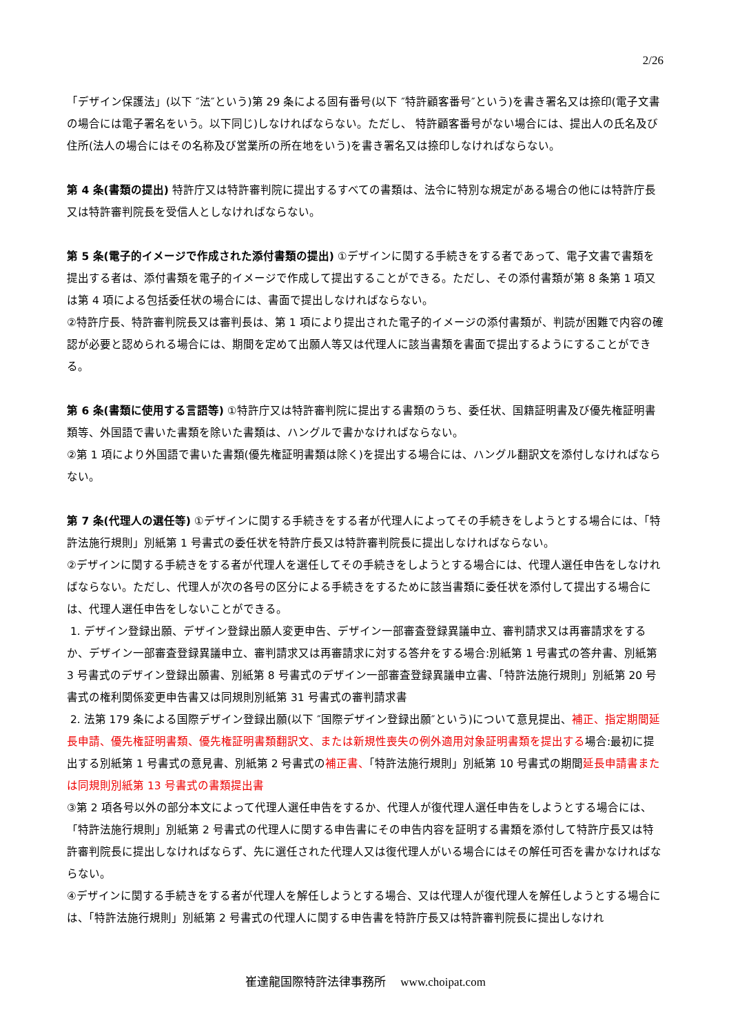2/26
「デザイン保護法」(以下 ″法″という)第 29 条による固有番号(以下 ″特許顧客番号″という)を書き署名又は捺印(電子文書の場合には電子署名をいう。以下同じ)しなければならない。ただし、 特許顧客番号がない場合には、提出人の氏名及び住所(法人の場合にはその名称及び営業所の所在地をいう)を書き署名又は捺印しなければならない。
第 4 条(書類の提出) 特許庁又は特許審判院に提出するすべての書類は、法令に特別な規定がある場合の他には特許庁長又は特許審判院長を受信人としなければならない。
第 5 条(電子的イメージで作成された添付書類の提出) ①デザインに関する手続きをする者であって、電子文書で書類を提出する者は、添付書類を電子的イメージで作成して提出することができる。ただし、その添付書類が第 8 条第 1 項又は第 4 項による包括委任状の場合には、書面で提出しなければならない。
②特許庁長、特許審判院長又は審判長は、第 1 項により提出された電子的イメージの添付書類が、判読が困難で内容の確認が必要と認められる場合には、期間を定めて出願人等又は代理人に該当書類を書面で提出するようにすることができる。
第 6 条(書類に使用する言語等) ①特許庁又は特許審判院に提出する書類のうち、委任状、国籍証明書及び優先権証明書類等、外国語で書いた書類を除いた書類は、ハングルで書かなければならない。
②第 1 項により外国語で書いた書類(優先権証明書類は除く)を提出する場合には、ハングル翻訳文を添付しなければならない。
第 7 条(代理人の選任等) ①デザインに関する手続きをする者が代理人によってその手続きをしようとする場合には、「特許法施行規則」別紙第 1 号書式の委任状を特許庁長又は特許審判院長に提出しなければならない。
②デザインに関する手続きをする者が代理人を選任してその手続きをしようとする場合には、代理人選任申告をしなければならない。ただし、代理人が次の各号の区分による手続きをするために該当書類に委任状を添付して提出する場合には、代理人選任申告をしないことができる。
1. デザイン登録出願、デザイン登録出願人変更申告、デザイン一部審査登録異議申立、審判請求又は再審請求をするか、デザイン一部審査登録異議申立、審判請求又は再審請求に対する答弁をする場合:別紙第 1 号書式の答弁書、別紙第 3 号書式のデザイン登録出願書、別紙第 8 号書式のデザイン一部審査登録異議申立書、「特許法施行規則」別紙第 20 号書式の権利関係変更申告書又は同規則別紙第 31 号書式の審判請求書
2. 法第 179 条による国際デザイン登録出願(以下 ″国際デザイン登録出願″という)について意見提出、補正、指定期間延長申請、優先権証明書類、優先権証明書類翻訳文、または新規性喪失の例外適用対象証明書類を提出する場合:最初に提出する別紙第 1 号書式の意見書、別紙第 2 号書式の補正書、「特許法施行規則」別紙第 10 号書式の期間延長申請書または同規則別紙第 13 号書式の書類提出書
③第 2 項各号以外の部分本文によって代理人選任申告をするか、代理人が復代理人選任申告をしようとする場合には、「特許法施行規則」別紙第 2 号書式の代理人に関する申告書にその申告内容を証明する書類を添付して特許庁長又は特許審判院長に提出しなければならず、先に選任された代理人又は復代理人がいる場合にはその解任可否を書かなければならない。
④デザインに関する手続きをする者が代理人を解任しようとする場合、又は代理人が復代理人を解任しようとする場合には、「特許法施行規則」別紙第 2 号書式の代理人に関する申告書を特許庁長又は特許審判院長に提出しなけれ
崔達龍国際特許法律事務所　 www.choipat.com